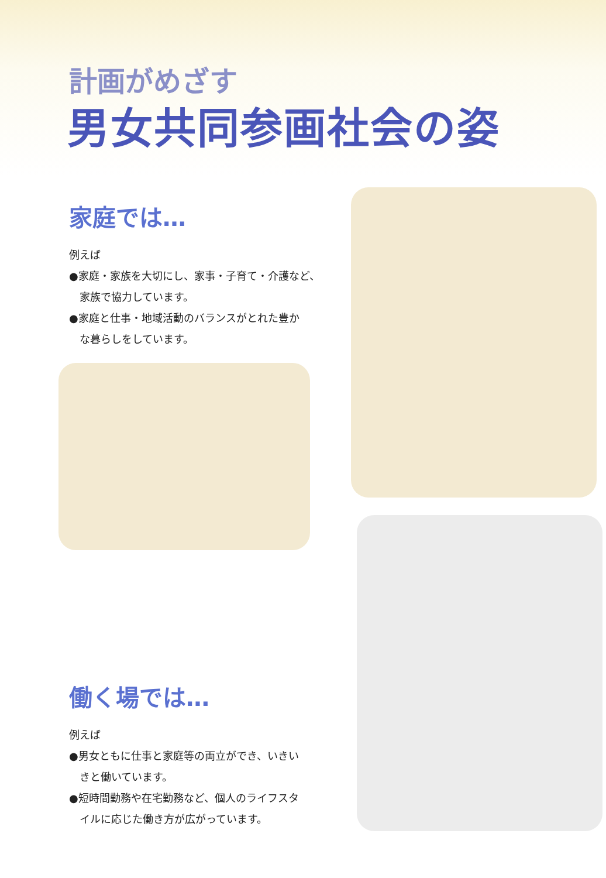計画がめざす
男女共同参画社会の姿
家庭では…
例えば
●家庭・家族を大切にし、家事・子育て・介護など、
　家族で協力しています。
●家庭と仕事・地域活動のバランスがとれた豊か
　な暮らしをしています。
働く場では…
例えば
●男女ともに仕事と家庭等の両立ができ、いきい
　きと働いています。
●短時間勤務や在宅勤務など、個人のライフスタ
　イルに応じた働き方が広がっています。